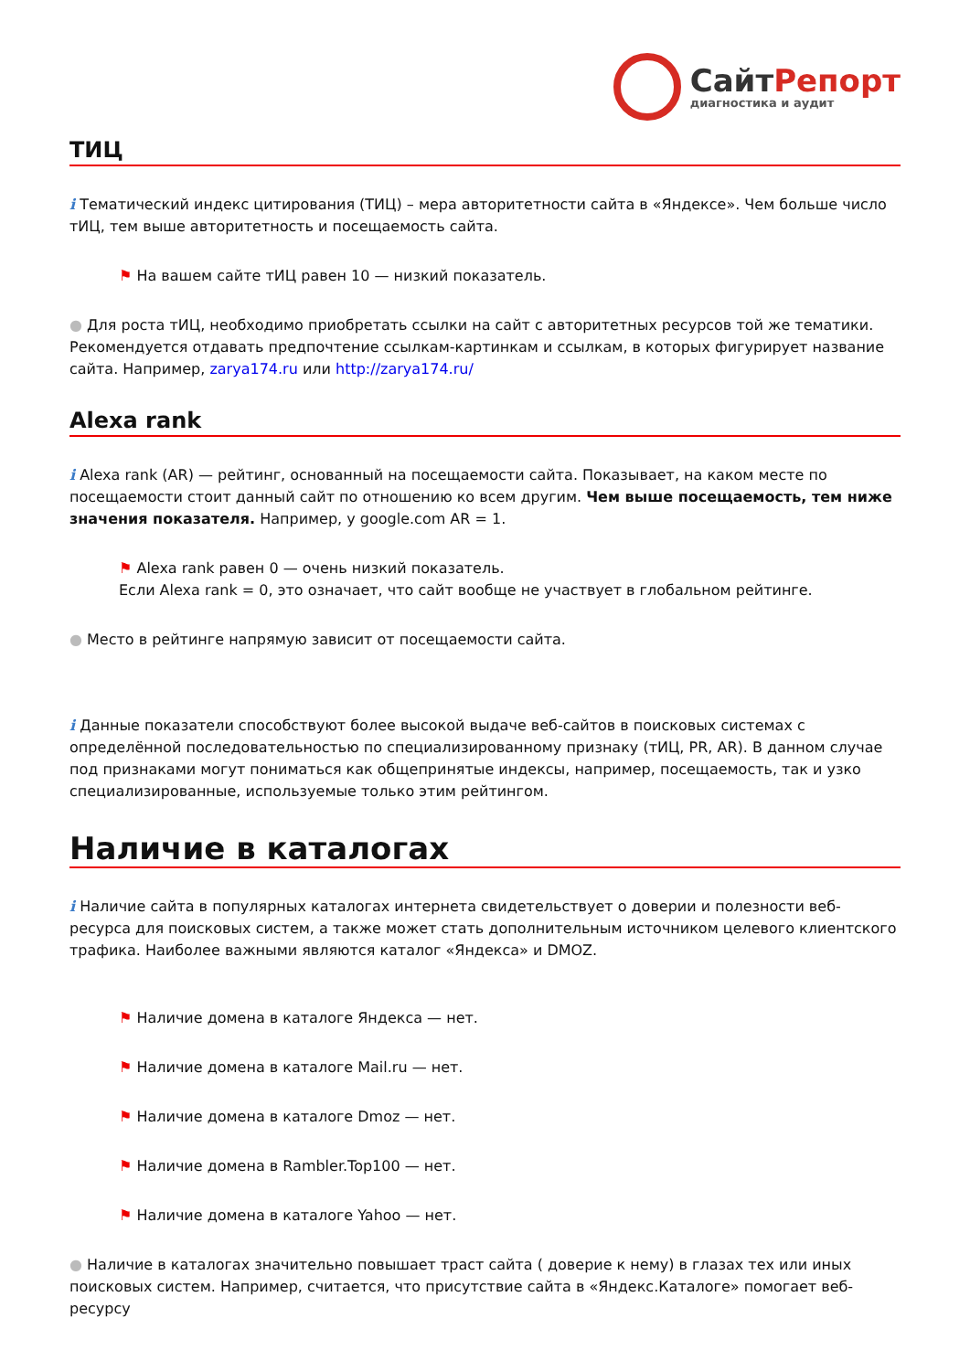СайтРепорт
диагностика и аудит
ТИЦ
i Тематический индекс цитирования (ТИЦ) – мера авторитетности сайта в «Яндексе». Чем больше число тИЦ, тем выше авторитетность и посещаемость сайта.
⚑ На вашем сайте тИЦ равен 10 — низкий показатель.
● Для роста тИЦ, необходимо приобретать ссылки на сайт с авторитетных ресурсов той же тематики. Рекомендуется отдавать предпочтение ссылкам-картинкам и ссылкам, в которых фигурирует название сайта. Например, zarya174.ru или http://zarya174.ru/
Alexa rank
i Alexa rank (AR) — рейтинг, основанный на посещаемости сайта. Показывает, на каком месте по посещаемости стоит данный сайт по отношению ко всем другим. Чем выше посещаемость, тем ниже значения показателя. Например, у google.com AR = 1.
⚑ Alexa rank равен 0 — очень низкий показатель.
Если Alexa rank = 0, это означает, что сайт вообще не участвует в глобальном рейтинге.
● Место в рейтинге напрямую зависит от посещаемости сайта.
i Данные показатели способствуют более высокой выдаче веб-сайтов в поисковых системах с определённой последовательностью по специализированному признаку (тИЦ, PR, AR). В данном случае под признаками могут пониматься как общепринятые индексы, например, посещаемость, так и узко специализированные, используемые только этим рейтингом.
Наличие в каталогах
i Наличие сайта в популярных каталогах интернета свидетельствует о доверии и полезности веб-ресурса для поисковых систем, а также может стать дополнительным источником целевого клиентского трафика. Наиболее важными являются каталог «Яндекса» и DMOZ.
⚑ Наличие домена в каталоге Яндекса — нет.
⚑ Наличие домена в каталоге Mail.ru — нет.
⚑ Наличие домена в каталоге Dmoz — нет.
⚑ Наличие домена в Rambler.Top100 — нет.
⚑ Наличие домена в каталоге Yahoo — нет.
● Наличие в каталогах значительно повышает траст сайта ( доверие к нему) в глазах тех или иных поисковых систем. Например, считается, что присутствие сайта в «Яндекс.Каталоге» помогает веб-ресурсу